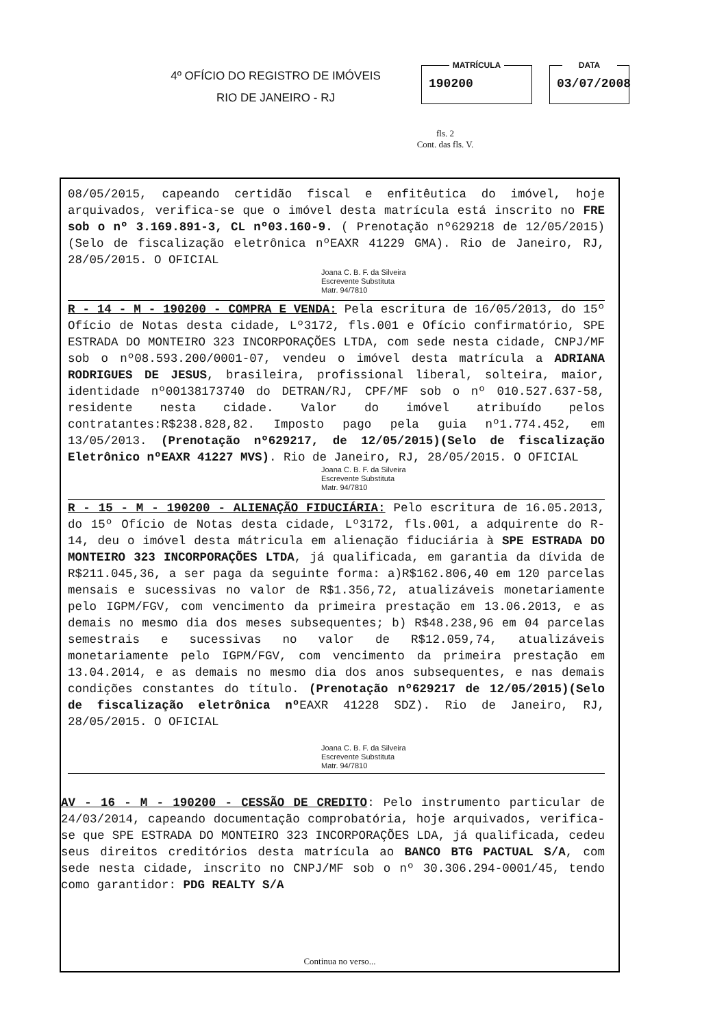4º OFÍCIO DO REGISTRO DE IMÓVEIS
RIO DE JANEIRO - RJ
MATRÍCULA
190200
DATA
03/07/2008
fls. 2
Cont. das fls. V.
08/05/2015, capeando certidão fiscal e enfitêutica do imóvel, hoje arquivados, verifica-se que o imóvel desta matrícula está inscrito no FRE sob o nº 3.169.891-3, CL nº03.160-9. ( Prenotação nº629218 de 12/05/2015)(Selo de fiscalização eletrônica nºEAXR 41229 GMA). Rio de Janeiro, RJ, 28/05/2015. O OFICIAL
Joana C. B. F. da Silveira
Escrevente Substituta
Matr. 94/7810
R - 14 - M - 190200 - COMPRA E VENDA: Pela escritura de 16/05/2013, do 15º Ofício de Notas desta cidade, Lº3172, fls.001 e Ofício confirmatório, SPE ESTRADA DO MONTEIRO 323 INCORPORAÇÕES LTDA, com sede nesta cidade, CNPJ/MF sob o nº08.593.200/0001-07, vendeu o imóvel desta matrícula a ADRIANA RODRIGUES DE JESUS, brasileira, profissional liberal, solteira, maior, identidade nº00138173740 do DETRAN/RJ, CPF/MF sob o nº 010.527.637-58, residente nesta cidade. Valor do imóvel atribuído pelos contratantes:R$238.828,82. Imposto pago pela guia nº1.774.452, em 13/05/2013. (Prenotação nº629217, de 12/05/2015)(Selo de fiscalização Eletrônico nºEAXR 41227 MVS). Rio de Janeiro, RJ, 28/05/2015. O OFICIAL
Joana C. B. F. da Silveira
Escrevente Substituta
Matr. 94/7810
R - 15 - M - 190200 - ALIENAÇÃO FIDUCIÁRIA: Pelo escritura de 16.05.2013, do 15º Ofício de Notas desta cidade, Lº3172, fls.001, a adquirente do R-14, deu o imóvel desta mátricula em alienação fiduciária à SPE ESTRADA DO MONTEIRO 323 INCORPORAÇÕES LTDA, já qualificada, em garantia da dívida de R$211.045,36, a ser paga da seguinte forma: a)R$162.806,40 em 120 parcelas mensais e sucessivas no valor de R$1.356,72, atualizáveis monetariamente pelo IGPM/FGV, com vencimento da primeira prestação em 13.06.2013, e as demais no mesmo dia dos meses subsequentes; b) R$48.238,96 em 04 parcelas semestrais e sucessivas no valor de R$12.059,74, atualizáveis monetariamente pelo IGPM/FGV, com vencimento da primeira prestação em 13.04.2014, e as demais no mesmo dia dos anos subsequentes, e nas demais condições constantes do título. (Prenotação nº629217 de 12/05/2015)(Selo de fiscalização eletrônica nº EAXR 41228 SDZ). Rio de Janeiro, RJ, 28/05/2015. O OFICIAL
Joana C. B. F. da Silveira
Escrevente Substituta
Matr. 94/7810
AV - 16 - M - 190200 - CESSÃO DE CREDITO: Pelo instrumento particular de 24/03/2014, capeando documentação comprobatória, hoje arquivados, verifica-se que SPE ESTRADA DO MONTEIRO 323 INCORPORAÇÕES LDA, já qualificada, cedeu seus direitos creditórios desta matrícula ao BANCO BTG PACTUAL S/A, com sede nesta cidade, inscrito no CNPJ/MF sob o nº 30.306.294-0001/45, tendo como garantidor: PDG REALTY S/A
Continua no verso...